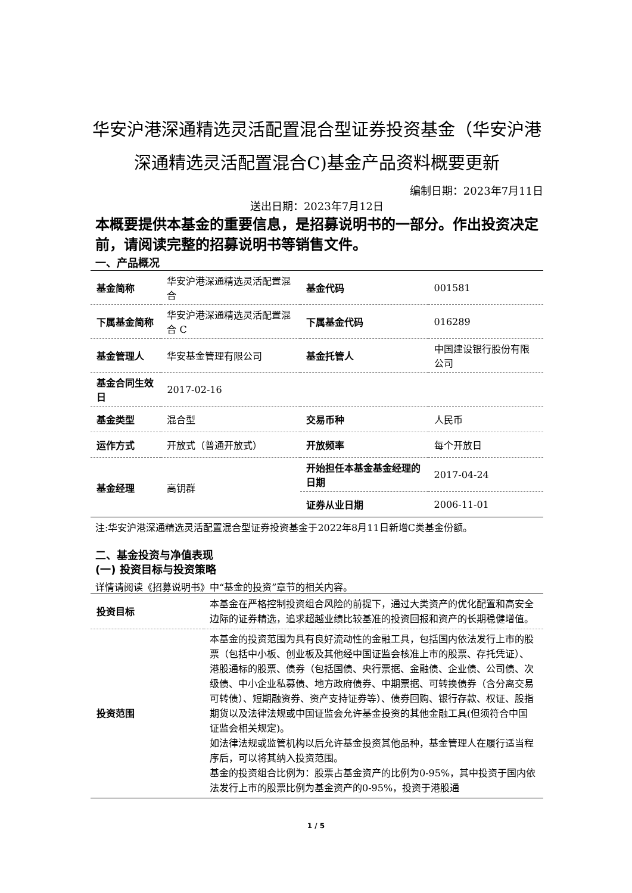华安沪港深通精选灵活配置混合型证券投资基金（华安沪港深通精选灵活配置混合C)基金产品资料概要更新
编制日期：2023年7月11日
送出日期：2023年7月12日
本概要提供本基金的重要信息，是招募说明书的一部分。作出投资决定前，请阅读完整的招募说明书等销售文件。
一、产品概况
| 基金简称 | 华安沪港深通精选灵活配置混合 | 基金代码 | 001581 |
| 下属基金简称 | 华安沪港深通精选灵活配置混合 C | 下属基金代码 | 016289 |
| 基金管理人 | 华安基金管理有限公司 | 基金托管人 | 中国建设银行股份有限公司 |
| 基金合同生效日 | 2017-02-16 | | |
| 基金类型 | 混合型 | 交易币种 | 人民币 |
| 运作方式 | 开放式（普通开放式） | 开放频率 | 每个开放日 |
| 基金经理 | 高钥群 | 开始担任本基金基金经理的日期 | 2017-04-24 |
| | | 证券从业日期 | 2006-11-01 |
注:华安沪港深通精选灵活配置混合型证券投资基金于2022年8月11日新增C类基金份额。
二、基金投资与净值表现
(一) 投资目标与投资策略
详情请阅读《招募说明书》中“基金的投资”章节的相关内容。
| 投资目标 | 本基金在严格控制投资组合风险的前提下，通过大类资产的优化配置和高安全边际的证券精选，追求超越业绩比较基准的投资回报和资产的长期稳健增值。 |
| 投资范围 | 本基金的投资范围为具有良好流动性的金融工具，包括国内依法发行上市的股票（包括中小板、创业板及其他经中国证监会核准上市的股票、存托凭证）、港股通标的股票、债券（包括国债、央行票据、金融债、企业债、公司债、次级债、中小企业私募债、地方政府债券、中期票据、可转换债券（含分离交易可转债）、短期融资券、资产支持证券等）、债券回购、银行存款、权证、股指期货以及法律法规或中国证监会允许基金投资的其他金融工具(但须符合中国证监会相关规定)。 如法律法规或监管机构以后允许基金投资其他品种，基金管理人在履行适当程序后，可以将其纳入投资范围。 基金的投资组合比例为：股票占基金资产的比例为0-95%，其中投资于国内依法发行上市的股票比例为基金资产的0-95%，投资于港股通 |
1 / 5